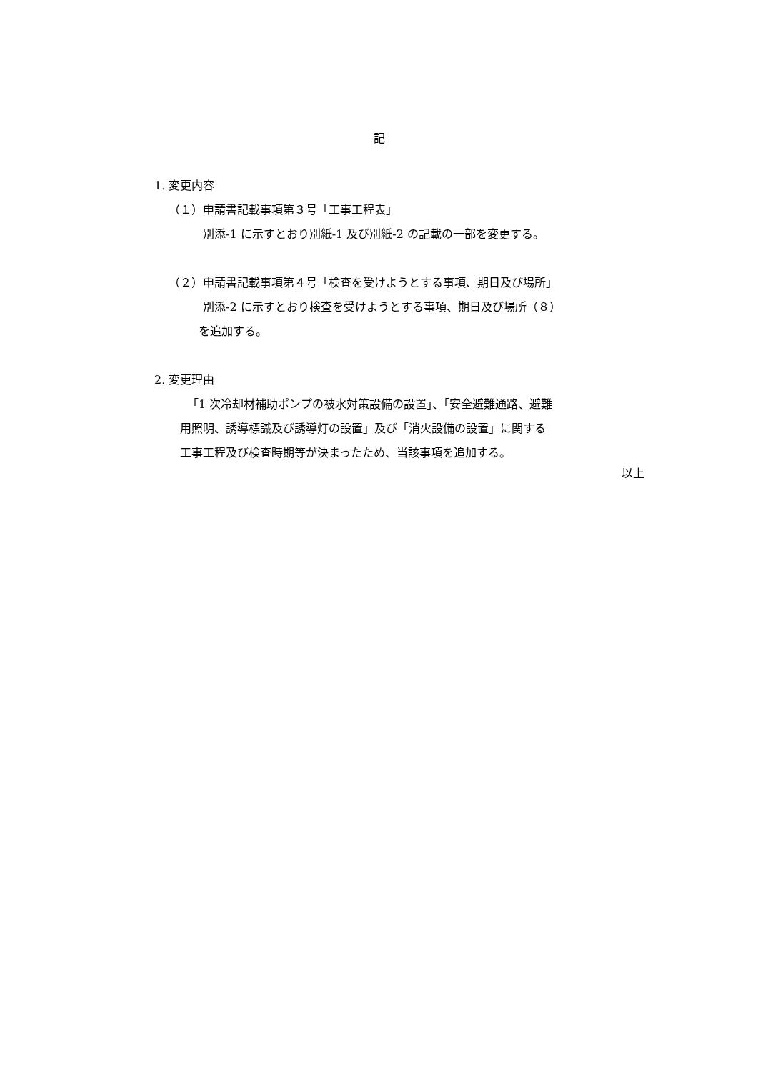記
1. 変更内容
（１）申請書記載事項第３号「工事工程表」
別添-1 に示すとおり別紙-1 及び別紙-2 の記載の一部を変更する。
（２）申請書記載事項第４号「検査を受けようとする事項、期日及び場所」
別添-2 に示すとおり検査を受けようとする事項、期日及び場所（８）
を追加する。
2. 変更理由
「1 次冷却材補助ポンプの被水対策設備の設置」、「安全避難通路、避難
用照明、誘導標識及び誘導灯の設置」及び「消火設備の設置」に関する
工事工程及び検査時期等が決まったため、当該事項を追加する。
以上